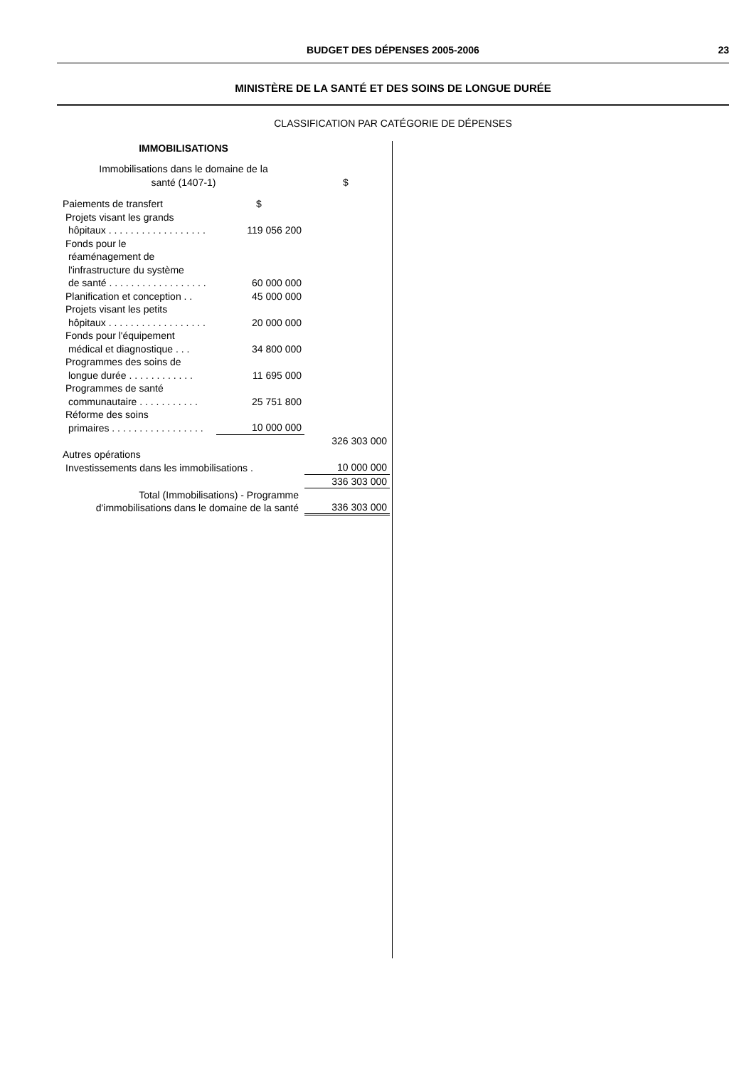BUDGET DES DÉPENSES 2005-2006 23
MINISTÈRE DE LA SANTÉ ET DES SOINS DE LONGUE DURÉE
CLASSIFICATION PAR CATÉGORIE DE DÉPENSES
IMMOBILISATIONS
| Immobilisations dans le domaine de la santé (1407-1) | | $ |
| Paiements de transfert | $ | |
| Projets visant les grands hôpitaux . . . . . . . . . . . . . . . . . . | 119 056 200 | |
| Fonds pour le réaménagement de l'infrastructure du système de santé . . . . . . . . . . . . . . . . . . | 60 000 000 | |
| Planification et conception . . | 45 000 000 | |
| Projets visant les petits hôpitaux . . . . . . . . . . . . . . . . . . | 20 000 000 | |
| Fonds pour l'équipement médical et diagnostique . . . | 34 800 000 | |
| Programmes des soins de longue durée . . . . . . . . . . . . | 11 695 000 | |
| Programmes de santé communautaire . . . . . . . . . . . | 25 751 800 | |
| Réforme des soins primaires . . . . . . . . . . . . . . . . . | 10 000 000 | |
| | | 326 303 000 |
| Autres opérations | | |
| Investissements dans les immobilisations . | | 10 000 000 |
| | | 336 303 000 |
| Total (Immobilisations) - Programme d'immobilisations dans le domaine de la santé | | 336 303 000 |